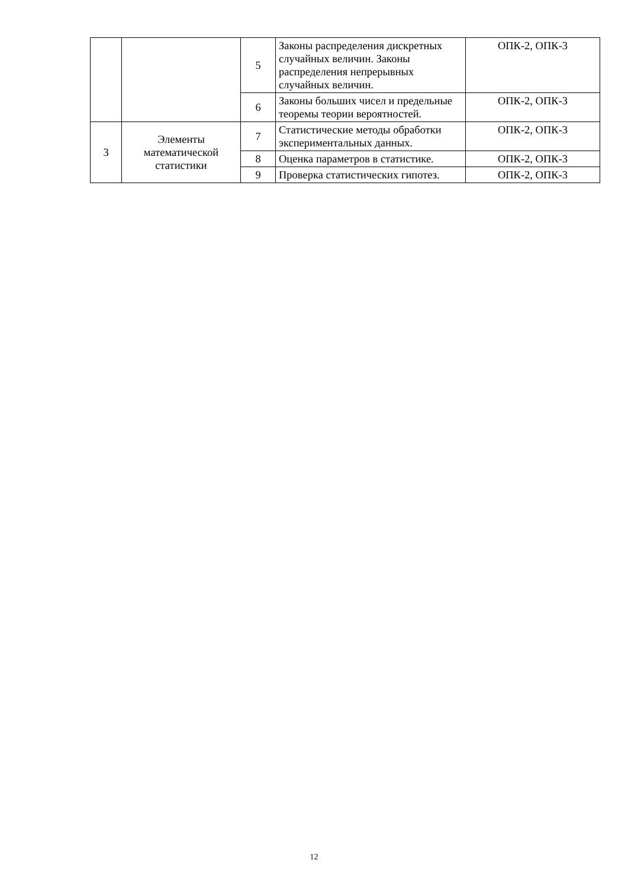| | | 5 | Законы распределения дискретных случайных величин. Законы распределения непрерывных случайных величин. | ОПК-2, ОПК-3 |
| | | 6 | Законы больших чисел и предельные теоремы теории вероятностей. | ОПК-2, ОПК-3 |
| 3 | Элементы математической статистики | 7 | Статистические методы обработки экспериментальных данных. | ОПК-2, ОПК-3 |
| | | 8 | Оценка параметров в статистике. | ОПК-2, ОПК-3 |
| | | 9 | Проверка статистических гипотез. | ОПК-2, ОПК-3 |
12